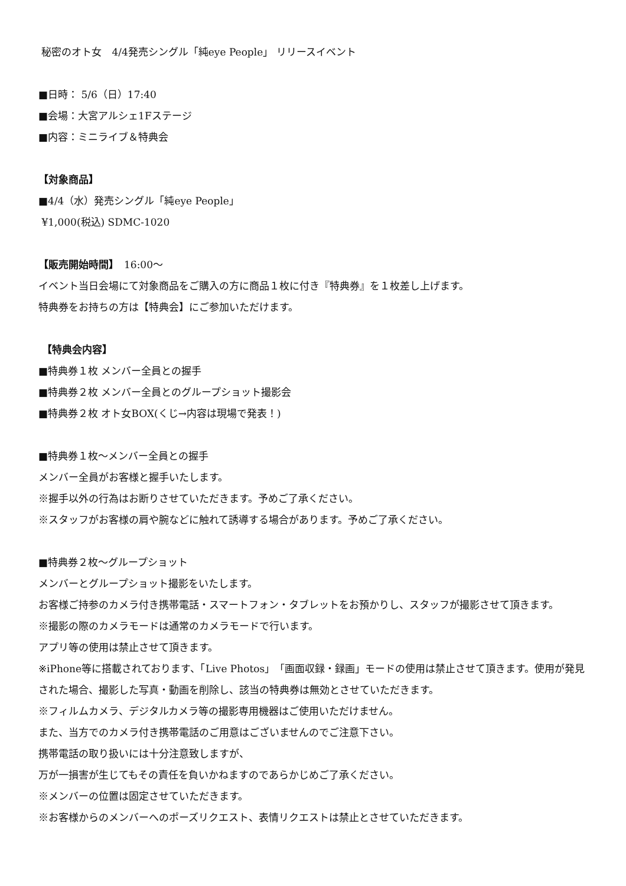秘密のオト女　4/4発売シングル「純eye People」 リリースイベント
■日時： 5/6（日）17:40
■会場：大宮アルシェ1Fステージ
■内容：ミニライブ＆特典会
【対象商品】
■4/4（水）発売シングル「純eye People」
¥1,000(税込) SDMC-1020
【販売開始時間】　16:00～
イベント当日会場にて対象商品をご購入の方に商品１枚に付き『特典券』を１枚差し上げます。
特典券をお持ちの方は【特典会】にご参加いただけます。
【特典会内容】
■特典券１枚 メンバー全員との握手
■特典券２枚 メンバー全員とのグループショット撮影会
■特典券２枚 オト女BOX(くじ→内容は現場で発表！)
■特典券１枚～メンバー全員との握手
メンバー全員がお客様と握手いたします。
※握手以外の行為はお断りさせていただきます。予めご了承ください。
※スタッフがお客様の肩や腕などに触れて誘導する場合があります。予めご了承ください。
■特典券２枚～グループショット
メンバーとグループショット撮影をいたします。
お客様ご持参のカメラ付き携帯電話・スマートフォン・タブレットをお預かりし、スタッフが撮影させて頂きます。
※撮影の際のカメラモードは通常のカメラモードで行います。
アプリ等の使用は禁止させて頂きます。
※iPhone等に搭載されております、「Live Photos」「画面収録・録画」モードの使用は禁止させて頂きます。使用が発見された場合、撮影した写真・動画を削除し、該当の特典券は無効とさせていただきます。
※フィルムカメラ、デジタルカメラ等の撮影専用機器はご使用いただけません。
また、当方でのカメラ付き携帯電話のご用意はございませんのでご注意下さい。
携帯電話の取り扱いには十分注意致しますが、
万が一損害が生じてもその責任を負いかねますのであらかじめご了承ください。
※メンバーの位置は固定させていただきます。
※お客様からのメンバーへのポーズリクエスト、表情リクエストは禁止とさせていただきます。